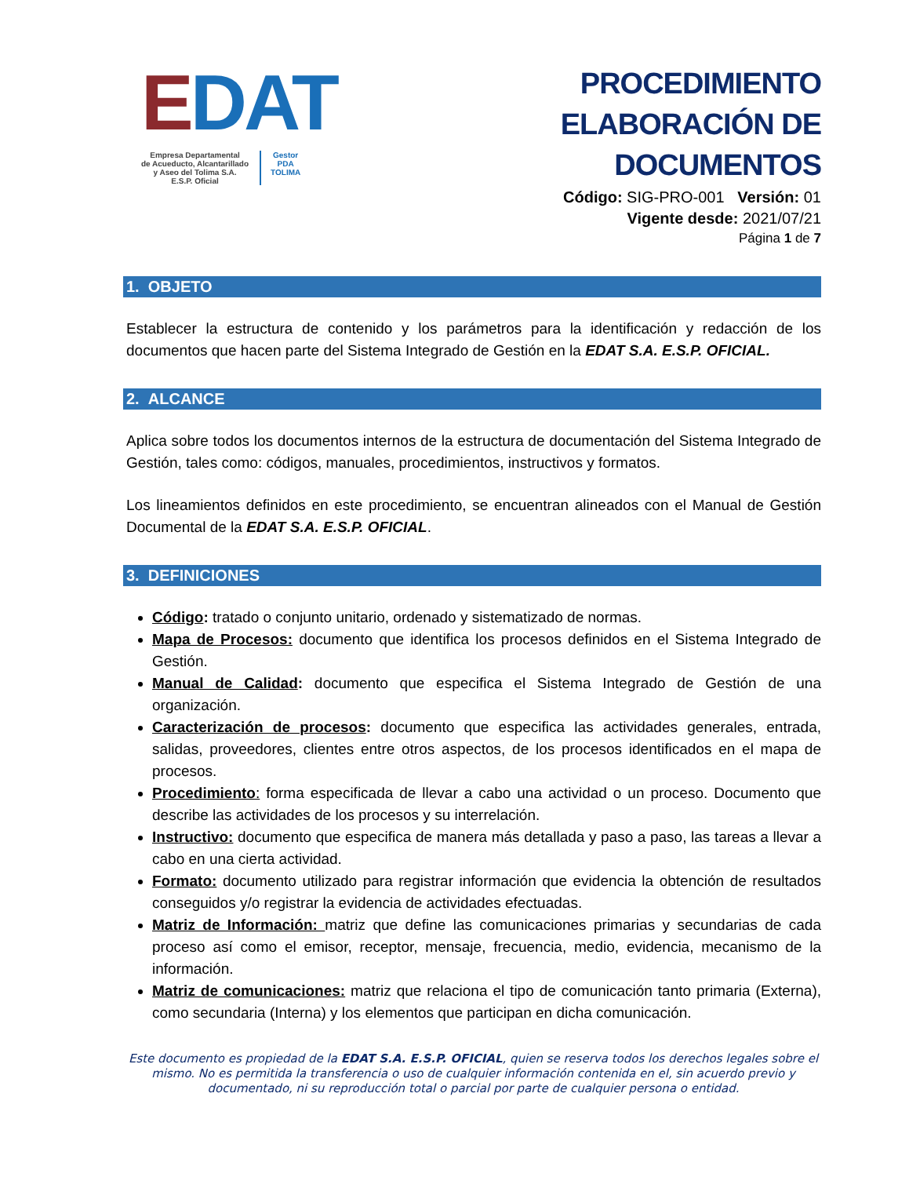EDAT
Empresa Departamental
de Acueducto, Alcantarillado
y Aseo del Tolima S.A.
E.S.P. Oficial
Gestor
PDA
TOLIMA
PROCEDIMIENTO
ELABORACIÓN DE DOCUMENTOS
Código: SIG-PRO-001 Versión: 01
Vigente desde: 2021/07/21
Página 1 de 7
1. OBJETO
Establecer la estructura de contenido y los parámetros para la identificación y redacción de los documentos que hacen parte del Sistema Integrado de Gestión en la EDAT S.A. E.S.P. OFICIAL.
2. ALCANCE
Aplica sobre todos los documentos internos de la estructura de documentación del Sistema Integrado de Gestión, tales como: códigos, manuales, procedimientos, instructivos y formatos.
Los lineamientos definidos en este procedimiento, se encuentran alineados con el Manual de Gestión Documental de la EDAT S.A. E.S.P. OFICIAL.
3. DEFINICIONES
Código: tratado o conjunto unitario, ordenado y sistematizado de normas.
Mapa de Procesos: documento que identifica los procesos definidos en el Sistema Integrado de Gestión.
Manual de Calidad: documento que especifica el Sistema Integrado de Gestión de una organización.
Caracterización de procesos: documento que especifica las actividades generales, entrada, salidas, proveedores, clientes entre otros aspectos, de los procesos identificados en el mapa de procesos.
Procedimiento: forma especificada de llevar a cabo una actividad o un proceso. Documento que describe las actividades de los procesos y su interrelación.
Instructivo: documento que especifica de manera más detallada y paso a paso, las tareas a llevar a cabo en una cierta actividad.
Formato: documento utilizado para registrar información que evidencia la obtención de resultados conseguidos y/o registrar la evidencia de actividades efectuadas.
Matriz de Información: matriz que define las comunicaciones primarias y secundarias de cada proceso así como el emisor, receptor, mensaje, frecuencia, medio, evidencia, mecanismo de la información.
Matriz de comunicaciones: matriz que relaciona el tipo de comunicación tanto primaria (Externa), como secundaria (Interna) y los elementos que participan en dicha comunicación.
Este documento es propiedad de la EDAT S.A. E.S.P. OFICIAL, quien se reserva todos los derechos legales sobre el mismo. No es permitida la transferencia o uso de cualquier información contenida en el, sin acuerdo previo y documentado, ni su reproducción total o parcial por parte de cualquier persona o entidad.